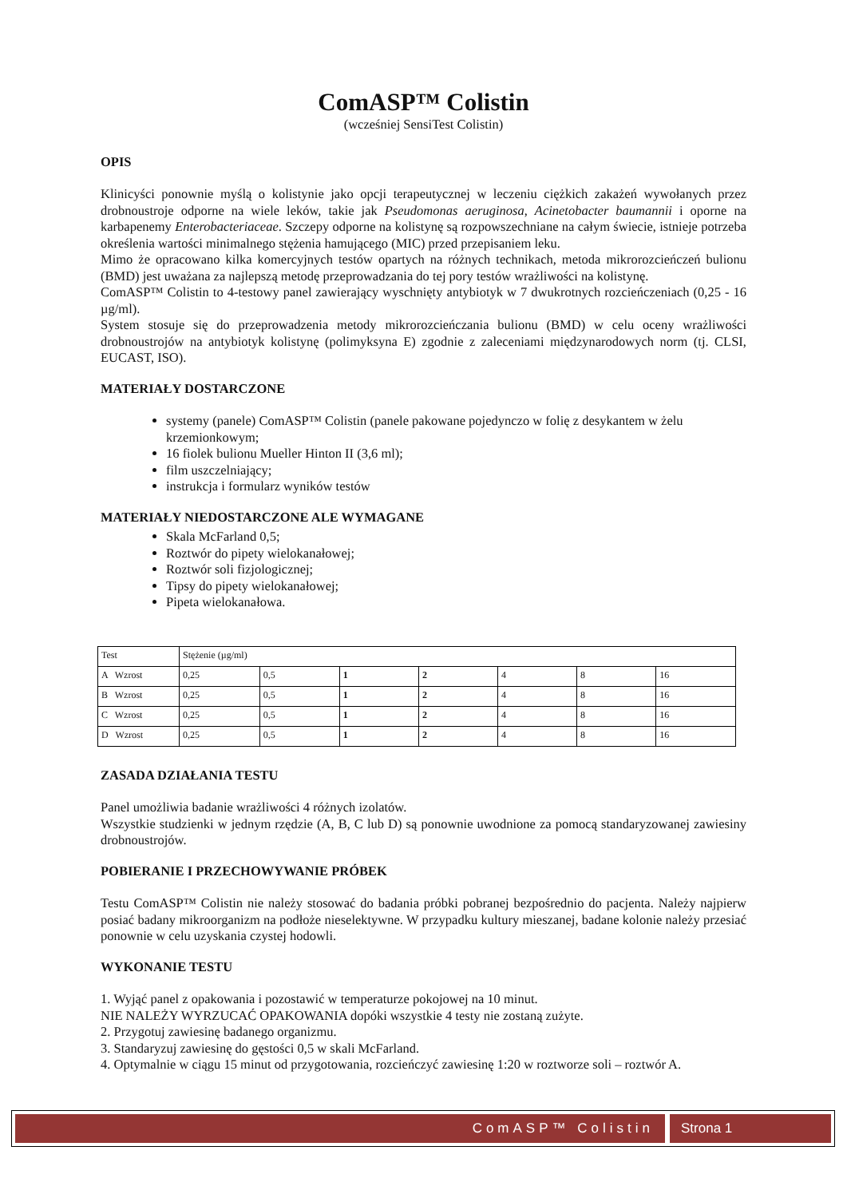ComASP™ Colistin
(wcześniej SensiTest Colistin)
OPIS
Klinicyści ponownie myślą o kolistynie jako opcji terapeutycznej w leczeniu ciężkich zakażeń wywołanych przez drobnoustroje odporne na wiele leków, takie jak Pseudomonas aeruginosa, Acinetobacter baumannii i oporne na karbapenemy Enterobacteriaceae. Szczepy odporne na kolistynę są rozpowszechniane na całym świecie, istnieje potrzeba określenia wartości minimalnego stężenia hamującego (MIC) przed przepisaniem leku.
Mimo że opracowano kilka komercyjnych testów opartych na różnych technikach, metoda mikrorozcieńczeń bulionu (BMD) jest uważana za najlepszą metodę przeprowadzania do tej pory testów wrażliwości na kolistynę.
ComASP™ Colistin to 4-testowy panel zawierający wyschnięty antybiotyk w 7 dwukrotnych rozcieńczeniach (0,25 - 16 µg/ml).
System stosuje się do przeprowadzenia metody mikrorozcieńczania bulionu (BMD) w celu oceny wrażliwości drobnoustrojów na antybiotyk kolistynę (polimyksyna E) zgodnie z zaleceniami międzynarodowych norm (tj. CLSI, EUCAST, ISO).
MATERIAŁY DOSTARCZONE
systemy (panele) ComASP™ Colistin (panele pakowane pojedynczo w folię z desykantem w żelu krzemionkowym;
16 fiolek bulionu Mueller Hinton II (3,6 ml);
film uszczelniający;
instrukcja i formularz wyników testów
MATERIAŁY NIEDOSTARCZONE ALE WYMAGANE
Skala McFarland 0,5;
Roztwór do pipety wielokanałowej;
Roztwór soli fizjologicznej;
Tipsy do pipety wielokanałowej;
Pipeta wielokanałowa.
| Test | Stężenie (µg/ml) | | | | | | |
| A Wzrost | 0,25 | 0,5 | 1 | 2 | 4 | 8 | 16 |
| B Wzrost | 0,25 | 0,5 | 1 | 2 | 4 | 8 | 16 |
| C Wzrost | 0,25 | 0,5 | 1 | 2 | 4 | 8 | 16 |
| D Wzrost | 0,25 | 0,5 | 1 | 2 | 4 | 8 | 16 |
ZASADA DZIAŁANIA TESTU
Panel umożliwia badanie wrażliwości 4 różnych izolatów.
Wszystkie studzienki w jednym rzędzie (A, B, C lub D) są ponownie uwodnione za pomocą standaryzowanej zawiesiny drobnoustrojów.
POBIERANIE I PRZECHOWYWANIE PRÓBEK
Testu ComASP™ Colistin nie należy stosować do badania próbki pobranej bezpośrednio do pacjenta. Należy najpierw posiać badany mikroorganizm na podłoże nieselektywne. W przypadku kultury mieszanej, badane kolonie należy przesiać ponownie w celu uzyskania czystej hodowli.
WYKONANIE TESTU
1. Wyjąć panel z opakowania i pozostawić w temperaturze pokojowej na 10 minut.
NIE NALEŻY WYRZUCAĆ OPAKOWANIA dopóki wszystkie 4 testy nie zostaną zużyte.
2. Przygotuj zawiesinę badanego organizmu.
3. Standaryzuj zawiesinę do gęstości 0,5 w skali McFarland.
4. Optymalnie w ciągu 15 minut od przygotowania, rozcieńczyć zawiesinę 1:20 w roztworze soli – roztwór A.
ComASP™ Colistin Strona 1